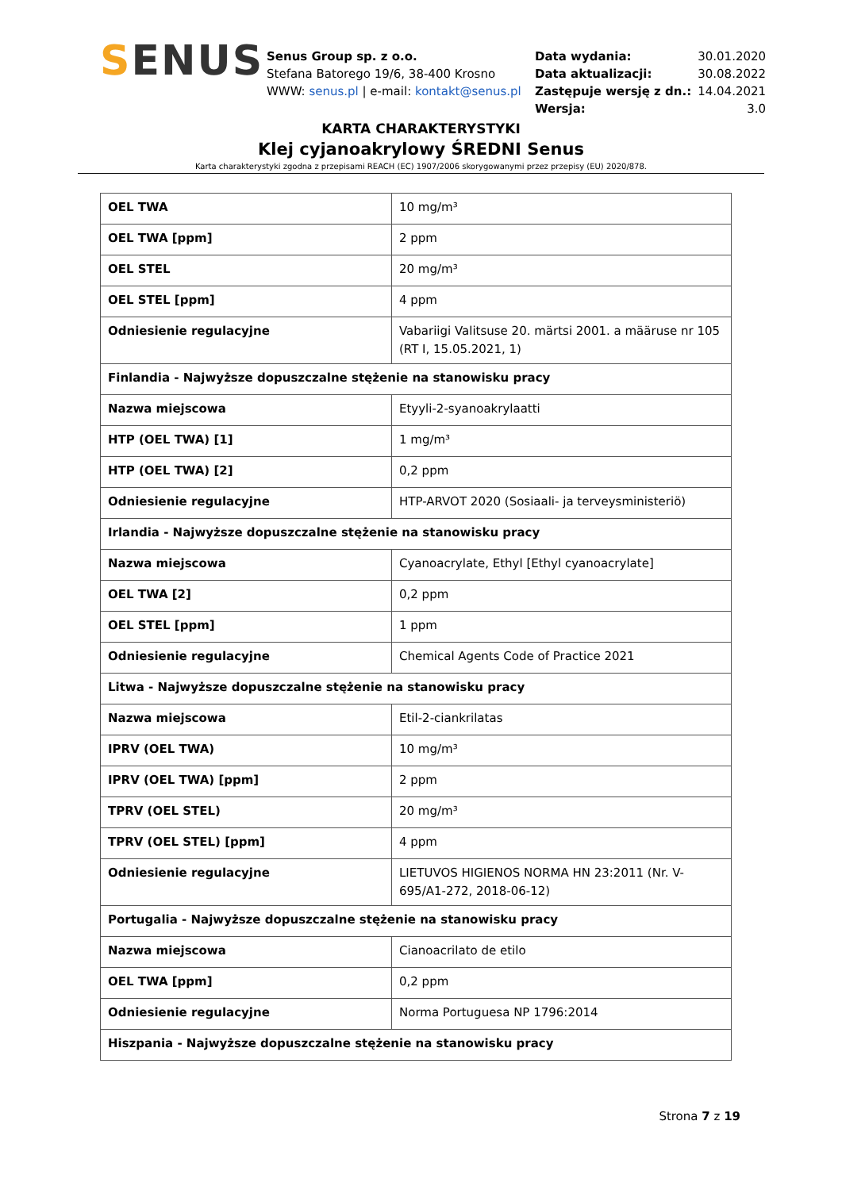SENUS
Senus Group sp. z o.o.
Stefana Batorego 19/6, 38-400 Krosno
WWW: senus.pl | e-mail: kontakt@senus.pl
| Data wydania: | 30.01.2020 |
| Data aktualizacji: | 30.08.2022 |
| Zastępuje wersję z dn.: | 14.04.2021 |
| Wersja: | 3.0 |
KARTA CHARAKTERYSTYKI
Klej cyjanoakrylowy ŚREDNI Senus
Karta charakterystyki zgodna z przepisami REACH (EC) 1907/2006 skorygowanymi przez przepisy (EU) 2020/878.
| OEL TWA | 10 mg/m³ |
| OEL TWA [ppm] | 2 ppm |
| OEL STEL | 20 mg/m³ |
| OEL STEL [ppm] | 4 ppm |
| Odniesienie regulacyjne | Vabariigi Valitsuse 20. märtsi 2001. a määruse nr 105 (RT I, 15.05.2021, 1) |
| Finlandia - Najwyższe dopuszczalne stężenie na stanowisku pracy | |
| Nazwa miejscowa | Etyyli-2-syanoakrylaatti |
| HTP (OEL TWA) [1] | 1 mg/m³ |
| HTP (OEL TWA) [2] | 0,2 ppm |
| Odniesienie regulacyjne | HTP-ARVOT 2020 (Sosiaali- ja terveysministeriö) |
| Irlandia - Najwyższe dopuszczalne stężenie na stanowisku pracy | |
| Nazwa miejscowa | Cyanoacrylate, Ethyl [Ethyl cyanoacrylate] |
| OEL TWA [2] | 0,2 ppm |
| OEL STEL [ppm] | 1 ppm |
| Odniesienie regulacyjne | Chemical Agents Code of Practice 2021 |
| Litwa - Najwyższe dopuszczalne stężenie na stanowisku pracy | |
| Nazwa miejscowa | Etil-2-ciankrilatas |
| IPRV (OEL TWA) | 10 mg/m³ |
| IPRV (OEL TWA) [ppm] | 2 ppm |
| TPRV (OEL STEL) | 20 mg/m³ |
| TPRV (OEL STEL) [ppm] | 4 ppm |
| Odniesienie regulacyjne | LIETUVOS HIGIENOS NORMA HN 23:2011 (Nr. V-695/A1-272, 2018-06-12) |
| Portugalia - Najwyższe dopuszczalne stężenie na stanowisku pracy | |
| Nazwa miejscowa | Cianoacrilato de etilo |
| OEL TWA [ppm] | 0,2 ppm |
| Odniesienie regulacyjne | Norma Portuguesa NP 1796:2014 |
| Hiszpania - Najwyższe dopuszczalne stężenie na stanowisku pracy | |
Strona 7 z 19